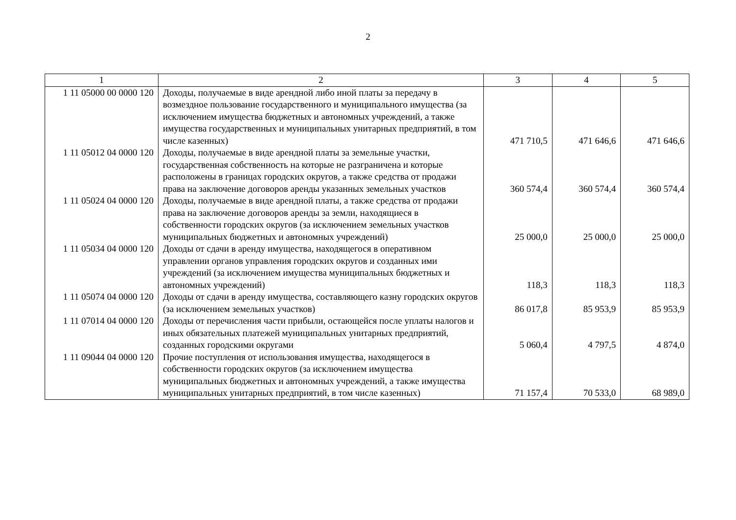2
| 1 | 2 | 3 | 4 | 5 |
| --- | --- | --- | --- | --- |
| 1 11 05000 00 0000 120 | Доходы, получаемые в виде арендной либо иной платы за передачу в возмездное пользование государственного и муниципального имущества (за исключением имущества бюджетных и автономных учреждений, а также имущества государственных и муниципальных унитарных предприятий, в том числе казенных) | 471 710,5 | 471 646,6 | 471 646,6 |
| 1 11 05012 04 0000 120 | Доходы, получаемые в виде арендной платы за земельные участки, государственная собственность на которые не разграничена и которые расположены в границах городских округов, а также средства от продажи права на заключение договоров аренды указанных земельных участков | 360 574,4 | 360 574,4 | 360 574,4 |
| 1 11 05024 04 0000 120 | Доходы, получаемые в виде арендной платы, а также средства от продажи права на заключение договоров аренды за земли, находящиеся в собственности городских округов (за исключением земельных участков муниципальных бюджетных и автономных учреждений) | 25 000,0 | 25 000,0 | 25 000,0 |
| 1 11 05034 04 0000 120 | Доходы от сдачи в аренду имущества, находящегося в оперативном управлении органов управления городских округов и созданных ими учреждений (за исключением имущества муниципальных бюджетных и автономных учреждений) | 118,3 | 118,3 | 118,3 |
| 1 11 05074 04 0000 120 | Доходы от сдачи в аренду имущества, составляющего казну городских округов (за исключением земельных участков) | 86 017,8 | 85 953,9 | 85 953,9 |
| 1 11 07014 04 0000 120 | Доходы от перечисления части прибыли, остающейся после уплаты налогов и иных обязательных платежей муниципальных унитарных предприятий, созданных городскими округами | 5 060,4 | 4 797,5 | 4 874,0 |
| 1 11 09044 04 0000 120 | Прочие поступления от использования имущества, находящегося в собственности городских округов (за исключением имущества муниципальных бюджетных и автономных учреждений, а также имущества муниципальных унитарных предприятий, в том числе казенных) | 71 157,4 | 70 533,0 | 68 989,0 |